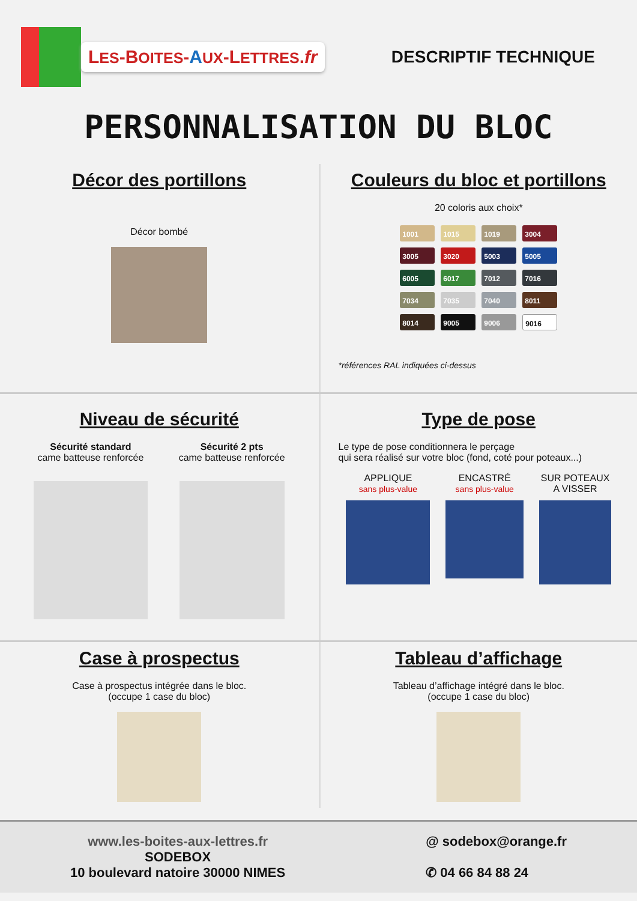LES-BOITES-AUX-LETTRES.fr
DESCRIPTIF TECHNIQUE
PERSONNALISATION DU BLOC
Décor des portillons
Décor bombé
Couleurs du bloc et portillons
20 coloris aux choix*
1001
1015
1019
3004
3005
3020
5003
5005
6005
6017
7012
7016
7034
7035
7040
8011
8014
9005
9006
9016
*références RAL indiquées ci-dessus
Niveau de sécurité
Sécurité standard
came batteuse renforcée
Sécurité 2 pts
came batteuse renforcée
Type de pose
Le type de pose conditionnera le perçage
qui sera réalisé sur votre bloc (fond, coté pour poteaux...)
APPLIQUE
sans plus-value
ENCASTRÉ
sans plus-value
SUR POTEAUX
A VISSER
Case à prospectus
Case à prospectus intégrée dans le bloc.
(occupe 1 case du bloc)
Tableau d’affichage
Tableau d’affichage intégré dans le bloc.
(occupe 1 case du bloc)
www.les-boites-aux-lettres.fr
SODEBOX
10 boulevard natoire 30000 NIMES
@ sodebox@orange.fr
✆ 04 66 84 88 24